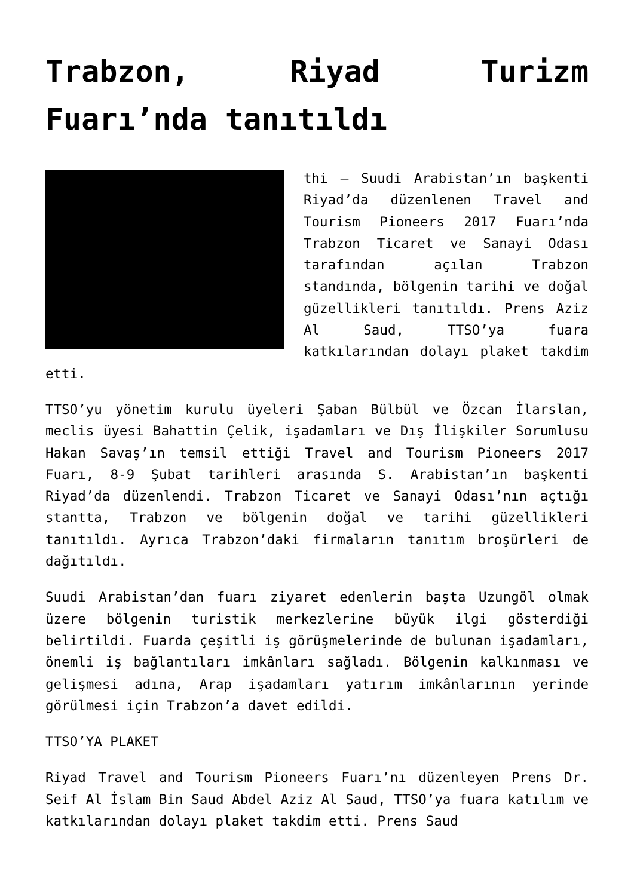Trabzon, Riyad Turizm Fuarı’nda tanıtıldı
thi – Suudi Arabistan’ın başkenti Riyad’da düzenlenen Travel and Tourism Pioneers 2017 Fuarı’nda Trabzon Ticaret ve Sanayi Odası tarafından açılan Trabzon standında, bölgenin tarihi ve doğal güzellikleri tanıtıldı. Prens Aziz Al Saud, TTSO’ya fuara katkılarından dolayı plaket takdim etti.
TTSO’yu yönetim kurulu üyeleri Şaban Bülbül ve Özcan İlarslan, meclis üyesi Bahattin Çelik, işadamları ve Dış İlişkiler Sorumlusu Hakan Savaş’ın temsil ettiği Travel and Tourism Pioneers 2017 Fuarı, 8-9 Şubat tarihleri arasında S. Arabistan’ın başkenti Riyad’da düzenlendi. Trabzon Ticaret ve Sanayi Odası’nın açtığı stantta, Trabzon ve bölgenin doğal ve tarihi güzellikleri tanıtıldı. Ayrıca Trabzon’daki firmaların tanıtım broşürleri de dağıtıldı.
Suudi Arabistan’dan fuarı ziyaret edenlerin başta Uzungöl olmak üzere bölgenin turistik merkezlerine büyük ilgi gösterdiği belirtildi. Fuarda çeşitli iş görüşmelerinde de bulunan işadamları, önemli iş bağlantıları imkânları sağladı. Bölgenin kalkınması ve gelişmesi adına, Arap işadamları yatırım imkânlarının yerinde görülmesi için Trabzon’a davet edildi.
TTSO’YA PLAKET
Riyad Travel and Tourism Pioneers Fuarı’nı düzenleyen Prens Dr. Seif Al İslam Bin Saud Abdel Aziz Al Saud, TTSO’ya fuara katılım ve katkılarından dolayı plaket takdim etti. Prens Saud